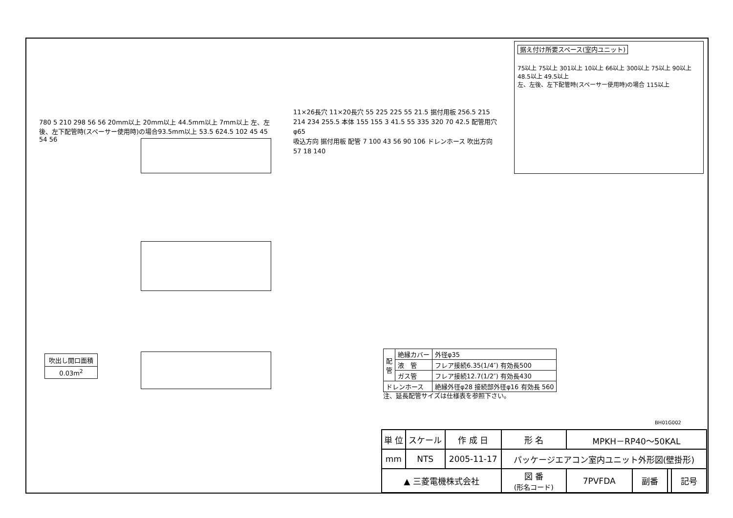据え付け所要スペース(室内ユニット)
75以上 75以上 301以上 10以上 66以上 300以上 75以上 90以上 48.5以上 49.5以上
左、左後、左下配管時(スペーサー使用時)の場合 115以上
780 5 210 298 56 56 20mm以上 20mm以上 44.5mm以上 7mm以上 左、左後、左下配管時(スペーサー使用時)の場合93.5mm以上 53.5 624.5 102 45 45 54 56
11×26長穴 11×20長穴 55 225 225 55 21.5 据付用板 256.5 215 214 234 255.5 本体 155 155 3 41.5 55 335 320 70 42.5 配管用穴φ65
吸込方向 据付用板 配管 7 100 43 56 90 106 ドレンホース 吹出方向
57 18 140
| 吹出し開口面積 |
| 0.03m<sup>2</sup> |
| 配 管 | 絶縁カバー | 外径φ35 |
| | 液 管 | フレア接続6.35(1/4″) 有効長500 |
| | ガス管 | フレア接続12.7(1/2″) 有効長430 |
| ドレンホース | | 絶縁外径φ28 接続部外径φ16 有効長 560 |
注、延長配管サイズは仕様表を参照下さい。
BH01G002
| 単 位 | スケール | 作 成 日 | 形 名 | MPKH－RP40～50KAL | | | |
| mm | NTS | 2005-11-17 | パッケージエアコン室内ユニット外形図(壁掛形) | | | | |
| ▲ 三菱電機株式会社 | | | 図 番 (形名コード) | 7PVFDA | 副番 | | 記号 |